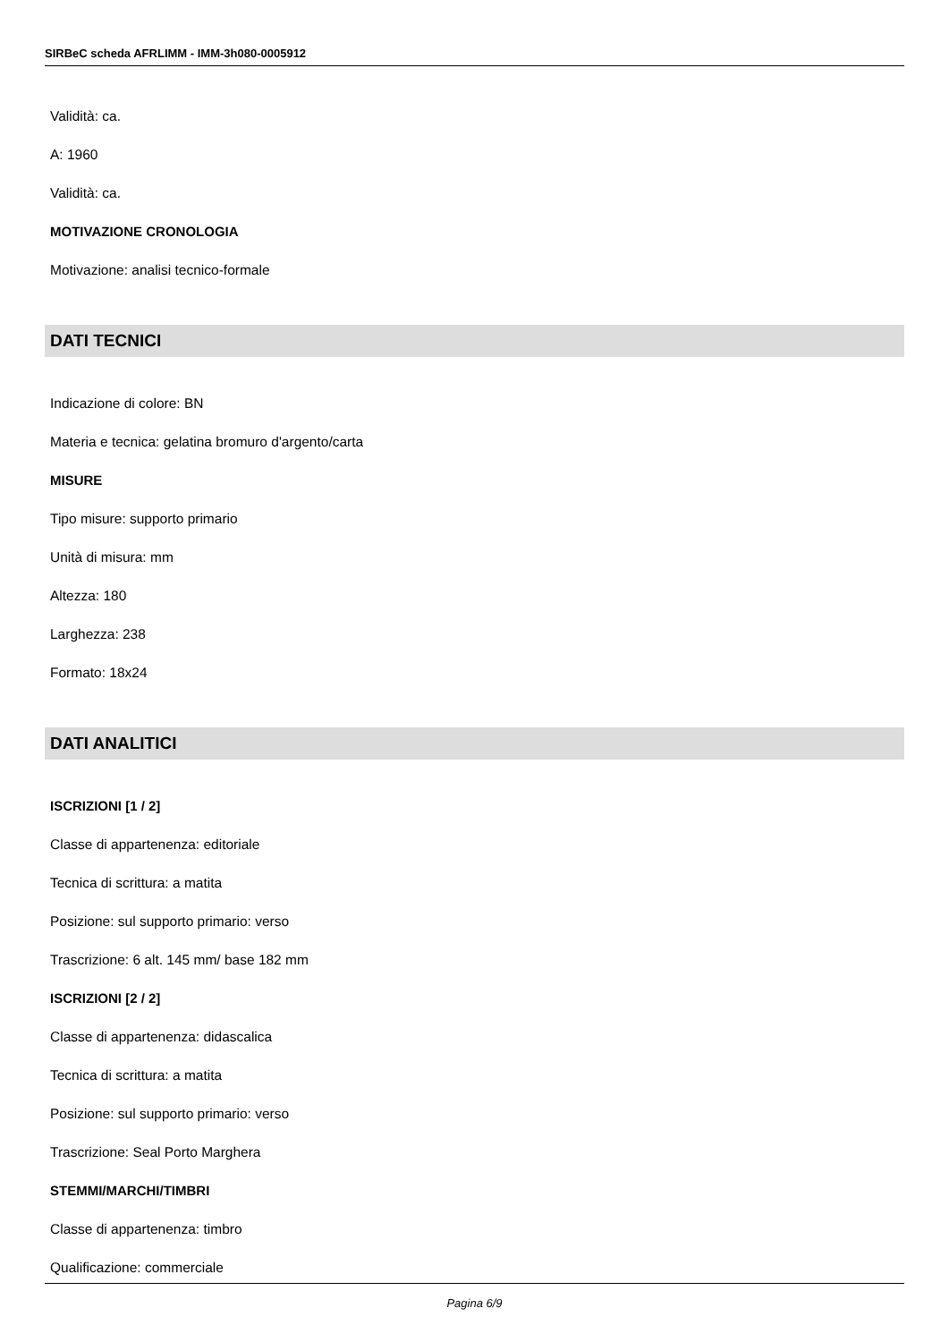SIRBeC scheda AFRLIMM - IMM-3h080-0005912
Validità: ca.
A: 1960
Validità: ca.
MOTIVAZIONE CRONOLOGIA
Motivazione: analisi tecnico-formale
DATI TECNICI
Indicazione di colore: BN
Materia e tecnica: gelatina bromuro d'argento/carta
MISURE
Tipo misure: supporto primario
Unità di misura: mm
Altezza: 180
Larghezza: 238
Formato: 18x24
DATI ANALITICI
ISCRIZIONI [1 / 2]
Classe di appartenenza: editoriale
Tecnica di scrittura: a matita
Posizione: sul supporto primario: verso
Trascrizione: 6 alt. 145 mm/ base 182 mm
ISCRIZIONI [2 / 2]
Classe di appartenenza: didascalica
Tecnica di scrittura: a matita
Posizione: sul supporto primario: verso
Trascrizione: Seal Porto Marghera
STEMMI/MARCHI/TIMBRI
Classe di appartenenza: timbro
Qualificazione: commerciale
Pagina 6/9